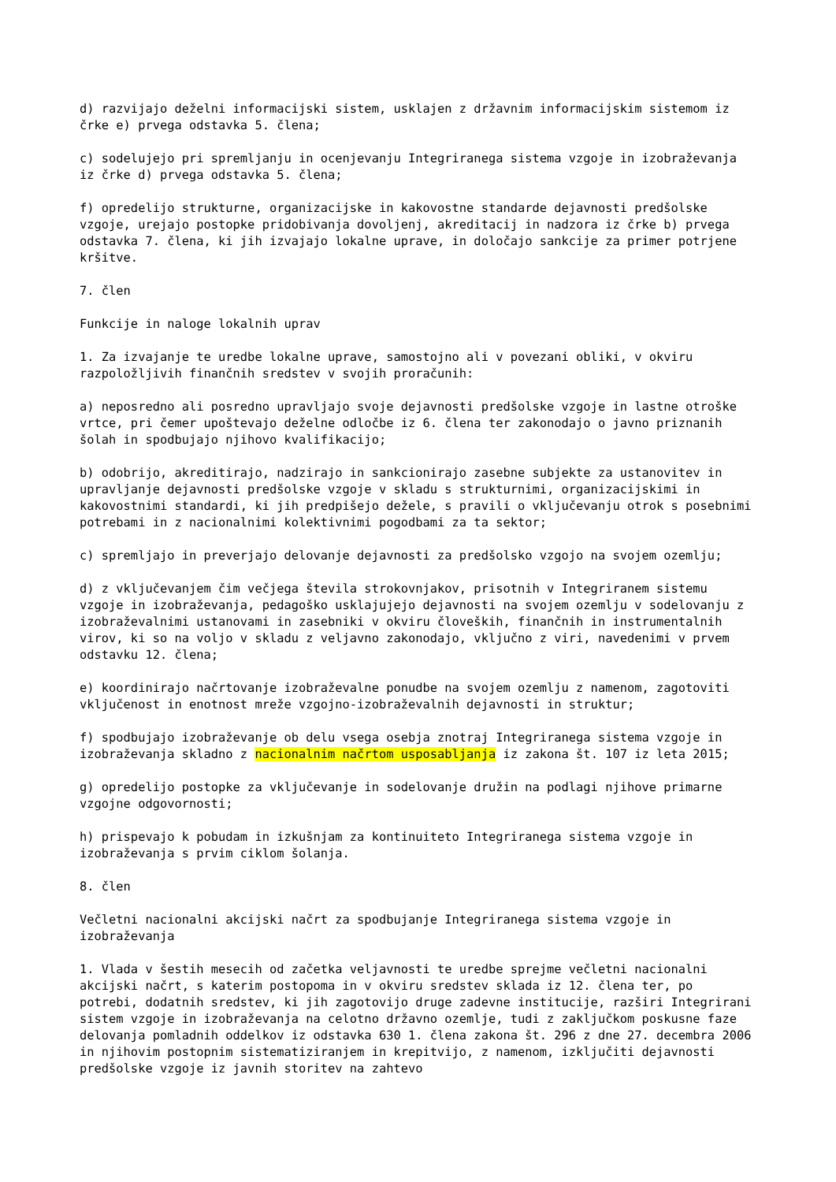d) razvijajo deželni informacijski sistem, usklajen z državnim informacijskim sistemom iz črke e) prvega odstavka 5. člena;
c) sodelujejo pri spremljanju in ocenjevanju Integriranega sistema vzgoje in izobraževanja iz črke d) prvega odstavka 5. člena;
f) opredelijo strukturne, organizacijske in kakovostne standarde dejavnosti predšolske vzgoje, urejajo postopke pridobivanja dovoljenj, akreditacij in nadzora iz črke b) prvega odstavka 7. člena, ki jih izvajajo lokalne uprave, in določajo sankcije za primer potrjene kršitve.
7. člen
Funkcije in naloge lokalnih uprav
1. Za izvajanje te uredbe lokalne uprave, samostojno ali v povezani obliki, v okviru razpoložljivih finančnih sredstev v svojih proračunih:
a) neposredno ali posredno upravljajo svoje dejavnosti predšolske vzgoje in lastne otroške vrtce, pri čemer upoštevajo deželne odločbe iz 6. člena ter zakonodajo o javno priznanih šolah in spodbujajo njihovo kvalifikacijo;
b) odobrijo, akreditirajo, nadzirajo in sankcionirajo zasebne subjekte za ustanovitev in upravljanje dejavnosti predšolske vzgoje v skladu s strukturnimi, organizacijskimi in kakovostnimi standardi, ki jih predpišejo dežele, s pravili o vključevanju otrok s posebnimi potrebami in z nacionalnimi kolektivnimi pogodbami za ta sektor;
c) spremljajo in preverjajo delovanje dejavnosti za predšolsko vzgojo na svojem ozemlju;
d) z vključevanjem čim večjega števila strokovnjakov, prisotnih v Integriranem sistemu vzgoje in izobraževanja, pedagoško usklajujejo dejavnosti na svojem ozemlju v sodelovanju z izobraževalnimi ustanovami in zasebniki v okviru človeških, finančnih in instrumentalnih virov, ki so na voljo v skladu z veljavno zakonodajo, vključno z viri, navedenimi v prvem odstavku 12. člena;
e) koordinirajo načrtovanje izobraževalne ponudbe na svojem ozemlju z namenom, zagotoviti vključenost in enotnost mreže vzgojno-izobraževalnih dejavnosti in struktur;
f) spodbujajo izobraževanje ob delu vsega osebja znotraj Integriranega sistema vzgoje in izobraževanja skladno z nacionalnim načrtom usposabljanja iz zakona št. 107 iz leta 2015;
g) opredelijo postopke za vključevanje in sodelovanje družin na podlagi njihove primarne vzgojne odgovornosti;
h) prispevajo k pobudam in izkušnjam za kontinuiteto Integriranega sistema vzgoje in izobraževanja s prvim ciklom šolanja.
8. člen
Večletni nacionalni akcijski načrt za spodbujanje Integriranega sistema vzgoje in izobraževanja
1. Vlada v šestih mesecih od začetka veljavnosti te uredbe sprejme večletni nacionalni akcijski načrt, s katerim postopoma in v okviru sredstev sklada iz 12. člena ter, po potrebi, dodatnih sredstev, ki jih zagotovijo druge zadevne institucije, razširi Integrirani sistem vzgoje in izobraževanja na celotno državno ozemlje, tudi z zaključkom poskusne faze delovanja pomladnih oddelkov iz odstavka 630 1. člena zakona št. 296 z dne 27. decembra 2006 in njihovim postopnim sistematiziranjem in krepitvijo, z namenom, izključiti dejavnosti predšolske vzgoje iz javnih storitev na zahtevo